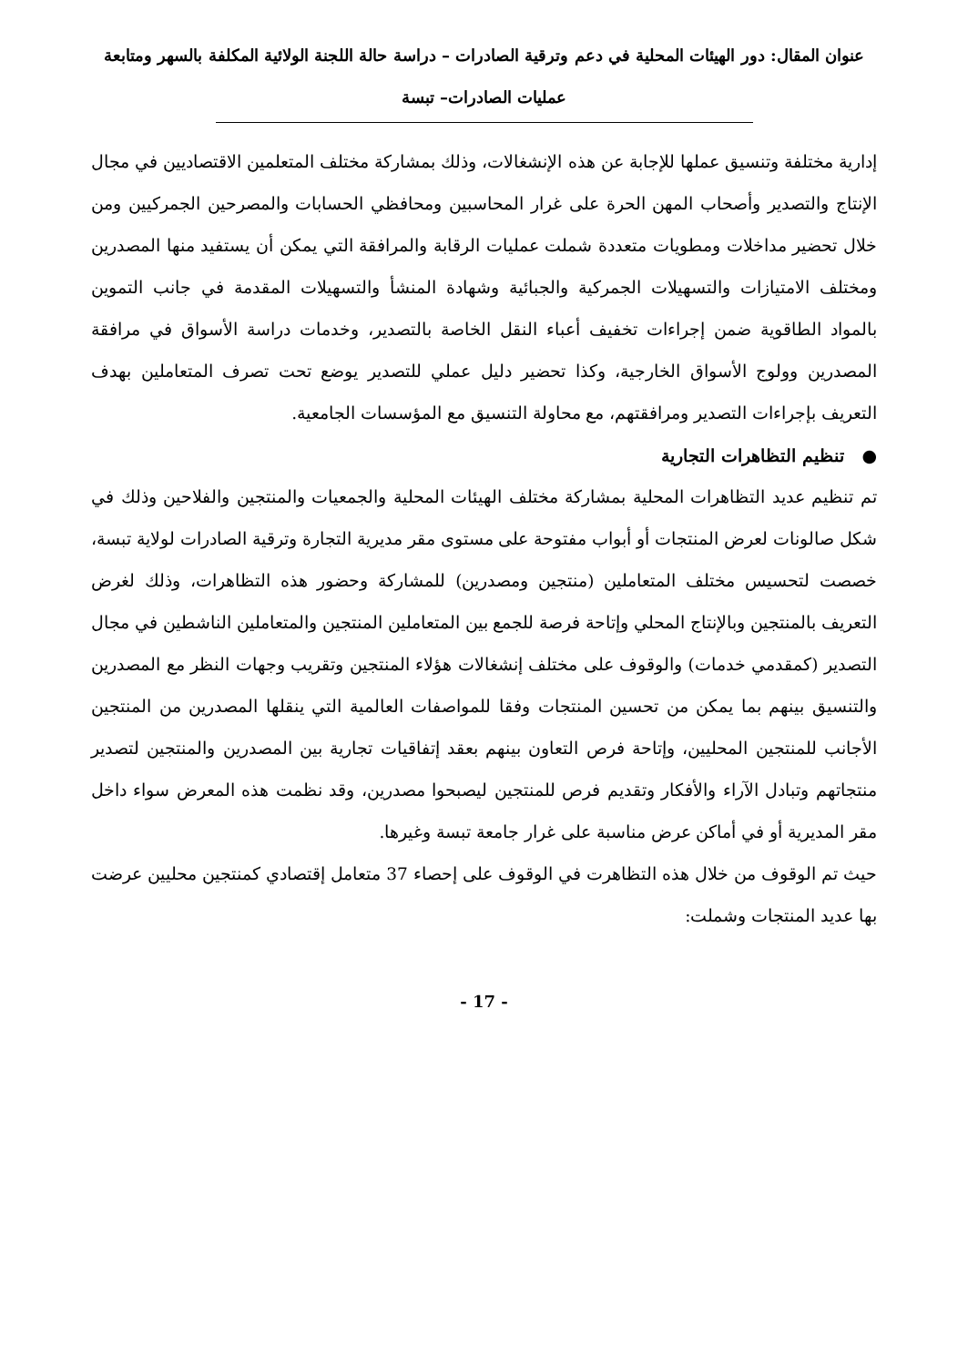عنوان المقال: دور الهيئات المحلية في دعم وترقية الصادرات – دراسة حالة اللجنة الولائية المكلفة بالسهر ومتابعة عمليات الصادرات– تبسة
إدارية مختلفة وتنسيق عملها للإجابة عن هذه الإنشغالات، وذلك بمشاركة مختلف المتعلمين الاقتصاديين في مجال الإنتاج والتصدير وأصحاب المهن الحرة على غرار المحاسبين ومحافظي الحسابات والمصرحين الجمركيين ومن خلال تحضير مداخلات ومطويات متعددة شملت عمليات الرقابة والمرافقة التي يمكن أن يستفيد منها المصدرين ومختلف الامتيازات والتسهيلات الجمركية والجبائية وشهادة المنشأ والتسهيلات المقدمة في جانب التموين بالمواد الطاقوية ضمن إجراءات تخفيف أعباء النقل الخاصة بالتصدير، وخدمات دراسة الأسواق في مرافقة المصدرين وولوج الأسواق الخارجية، وكذا تحضير دليل عملي للتصدير يوضع تحت تصرف المتعاملين بهدف التعريف بإجراءات التصدير ومرافقتهم، مع محاولة التنسيق مع المؤسسات الجامعية.
● تنظيم التظاهرات التجارية
تم تنظيم عديد التظاهرات المحلية بمشاركة مختلف الهيئات المحلية والجمعيات والمنتجين والفلاحين وذلك في شكل صالونات لعرض المنتجات أو أبواب مفتوحة على مستوى مقر مديرية التجارة وترقية الصادرات لولاية تبسة، خصصت لتحسيس مختلف المتعاملين (منتجين ومصدرين) للمشاركة وحضور هذه التظاهرات، وذلك لغرض التعريف بالمنتجين وبالإنتاج المحلي وإتاحة فرصة للجمع بين المتعاملين المنتجين والمتعاملين الناشطين في مجال التصدير (كمقدمي خدمات) والوقوف على مختلف إنشغالات هؤلاء المنتجين وتقريب وجهات النظر مع المصدرين والتنسيق بينهم بما يمكن من تحسين المنتجات وفقا للمواصفات العالمية التي ينقلها المصدرين من المنتجين الأجانب للمنتجين المحليين، وإتاحة فرص التعاون بينهم بعقد إتفاقيات تجارية بين المصدرين والمنتجين لتصدير منتجاتهم وتبادل الآراء والأفكار وتقديم فرص للمنتجين ليصبحوا مصدرين، وقد نظمت هذه المعرض سواء داخل مقر المديرية أو في أماكن عرض مناسبة على غرار جامعة تبسة وغيرها.
حيث تم الوقوف من خلال هذه التظاهرت في الوقوف على إحصاء 37 متعامل إقتصادي كمنتجين محليين عرضت بها عديد المنتجات وشملت:
- 17 -